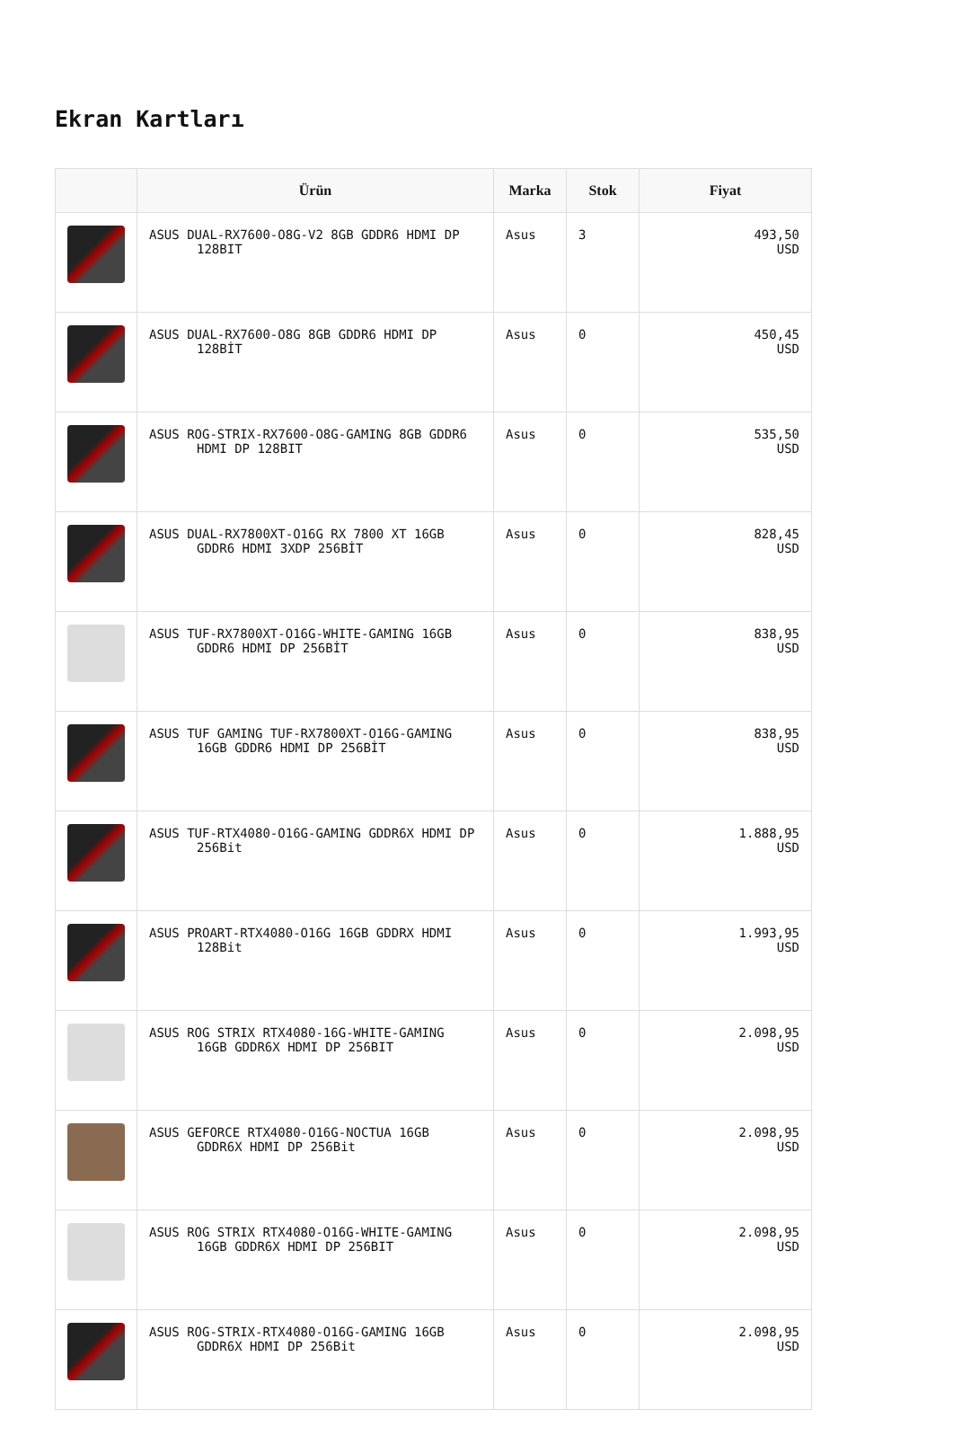Ekran Kartları
| | Ürün | Marka | Stok | Fiyat |
| --- | --- | --- | --- | --- |
| | ASUS DUAL-RX7600-O8G-V2 8GB GDDR6 HDMI DP 128BIT | Asus | 3 | 493,50 USD |
| | ASUS DUAL-RX7600-O8G 8GB GDDR6 HDMI DP 128BİT | Asus | 0 | 450,45 USD |
| | ASUS ROG-STRIX-RX7600-O8G-GAMING 8GB GDDR6 HDMI DP 128BIT | Asus | 0 | 535,50 USD |
| | ASUS DUAL-RX7800XT-O16G RX 7800 XT 16GB GDDR6 HDMI 3XDP 256BİT | Asus | 0 | 828,45 USD |
| | ASUS TUF-RX7800XT-O16G-WHITE-GAMING 16GB GDDR6 HDMI DP 256BİT | Asus | 0 | 838,95 USD |
| | ASUS TUF GAMING TUF-RX7800XT-O16G-GAMING 16GB GDDR6 HDMI DP 256BİT | Asus | 0 | 838,95 USD |
| | ASUS TUF-RTX4080-O16G-GAMING GDDR6X HDMI DP 256Bit | Asus | 0 | 1.888,95 USD |
| | ASUS PROART-RTX4080-O16G 16GB GDDRX HDMI 128Bit | Asus | 0 | 1.993,95 USD |
| | ASUS ROG STRIX RTX4080-16G-WHITE-GAMING 16GB GDDR6X HDMI DP 256BIT | Asus | 0 | 2.098,95 USD |
| | ASUS GEFORCE RTX4080-O16G-NOCTUA 16GB GDDR6X HDMI DP 256Bit | Asus | 0 | 2.098,95 USD |
| | ASUS ROG STRIX RTX4080-O16G-WHITE-GAMING 16GB GDDR6X HDMI DP 256BIT | Asus | 0 | 2.098,95 USD |
| | ASUS ROG-STRIX-RTX4080-O16G-GAMING 16GB GDDR6X HDMI DP 256Bit | Asus | 0 | 2.098,95 USD |